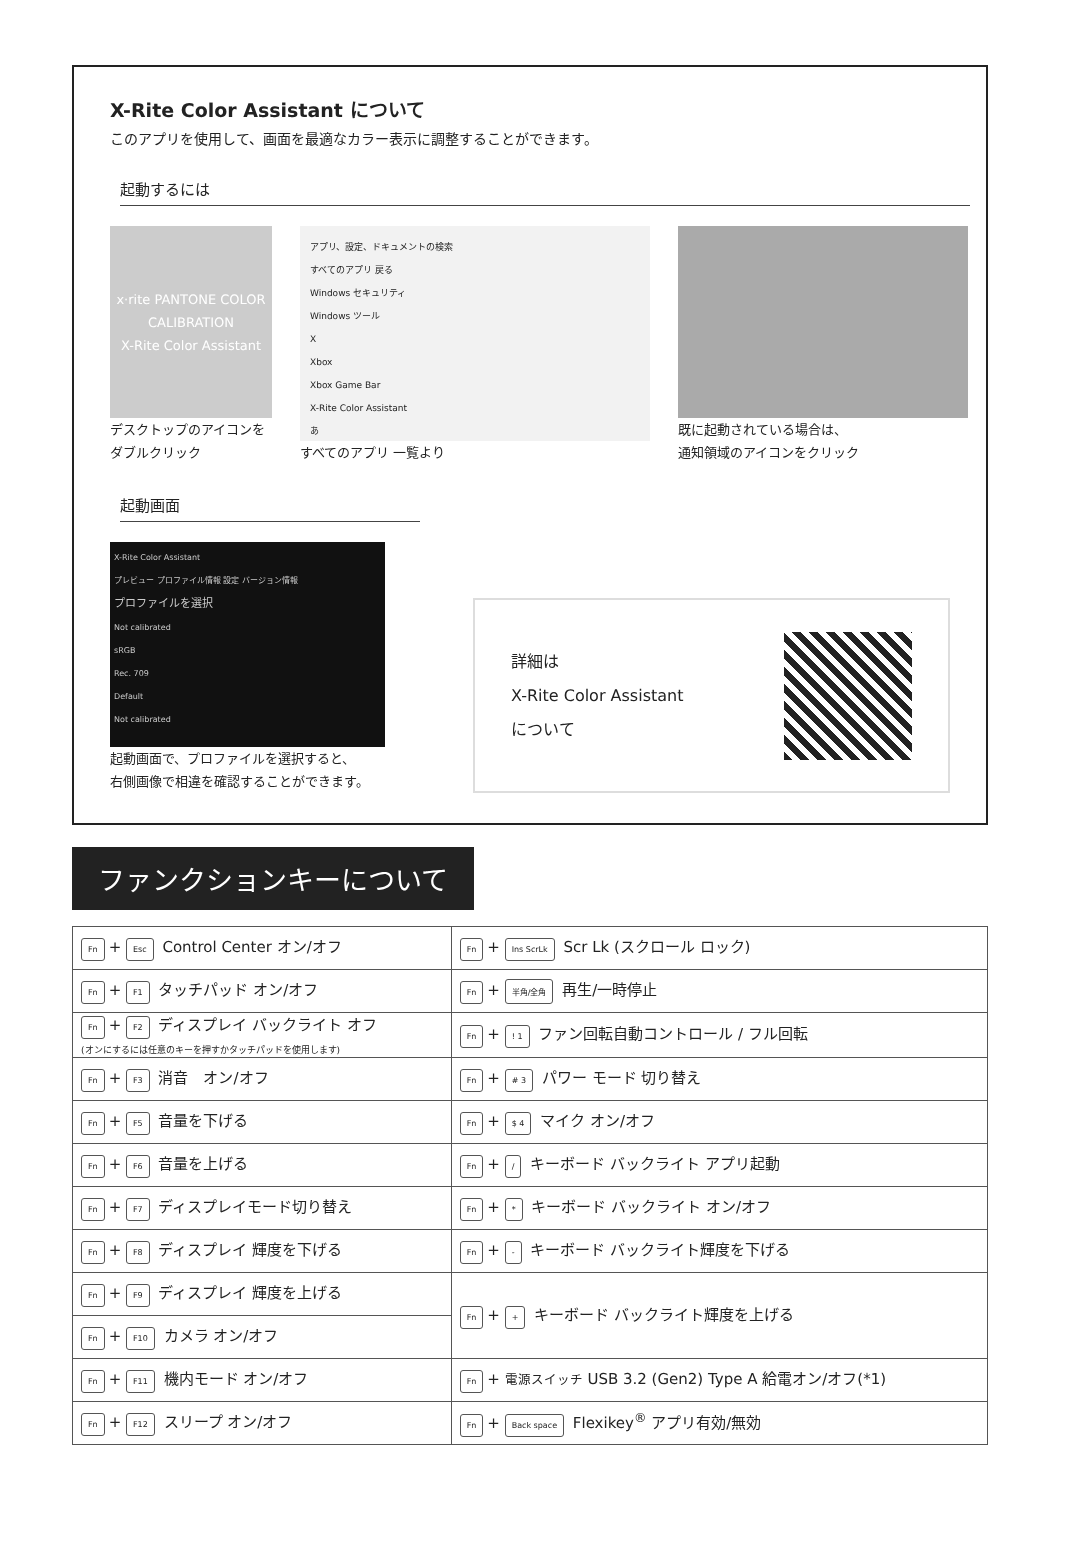X-Rite Color Assistant について
このアプリを使用して、画面を最適なカラー表示に調整することができます。
起動するには
x·rite PANTONE COLOR CALIBRATION
X-Rite Color Assistant
デスクトップのアイコンを
ダブルクリック
アプリ、設定、ドキュメントの検索
すべてのアプリ 戻る
Windows セキュリティ
Windows ツール
X
Xbox
Xbox Game Bar
X-Rite Color Assistant
あ
すべてのアプリ 一覧より
既に起動されている場合は、
通知領域のアイコンをクリック
起動画面
X-Rite Color Assistant
プレビュー プロファイル情報 設定 バージョン情報
プロファイルを選択
Not calibrated
sRGB
Rec. 709
Default
Not calibrated
起動画面で、プロファイルを選択すると、
右側画像で相違を確認することができます。
詳細は
X-Rite Color Assistant
について
ファンクションキーについて
| Fn + Esc Control Center オン/オフ | Fn + Ins ScrLk Scr Lk (スクロール ロック) |
| Fn + F1 タッチパッド オン/オフ | Fn + 半角/全角 再生/一時停止 |
| Fn + F2 ディスプレイ バックライト オフ (オンにするには任意のキーを押すかタッチパッドを使用します) | Fn + ! 1 ファン回転自動コントロール / フル回転 |
| Fn + F3 消音 オン/オフ | Fn + # 3 パワー モード 切り替え |
| Fn + F5 音量を下げる | Fn + $ 4 マイク オン/オフ |
| Fn + F6 音量を上げる | Fn + / キーボード バックライト アプリ起動 |
| Fn + F7 ディスプレイモード切り替え | Fn + * キーボード バックライト オン/オフ |
| Fn + F8 ディスプレイ 輝度を下げる | Fn + - キーボード バックライト輝度を下げる |
| Fn + F9 ディスプレイ 輝度を上げる | Fn + + キーボード バックライト輝度を上げる |
| Fn + F10 カメラ オン/オフ | |
| Fn + F11 機内モード オン/オフ | Fn + 電源スイッチ USB 3.2 (Gen2) Type A 給電オン/オフ(*1) |
| Fn + F12 スリープ オン/オフ | Fn + Back space Flexikey<sup>®</sup> アプリ有効/無効 |